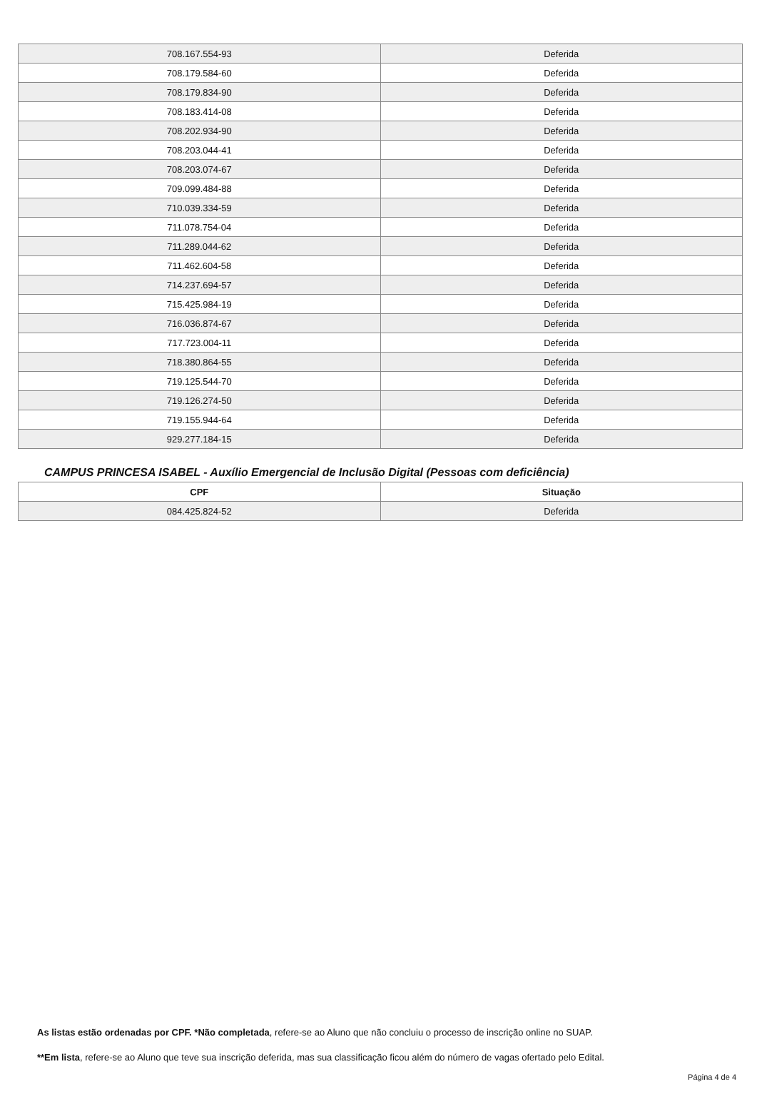| 708.167.554-93 | Deferida |
| 708.179.584-60 | Deferida |
| 708.179.834-90 | Deferida |
| 708.183.414-08 | Deferida |
| 708.202.934-90 | Deferida |
| 708.203.044-41 | Deferida |
| 708.203.074-67 | Deferida |
| 709.099.484-88 | Deferida |
| 710.039.334-59 | Deferida |
| 711.078.754-04 | Deferida |
| 711.289.044-62 | Deferida |
| 711.462.604-58 | Deferida |
| 714.237.694-57 | Deferida |
| 715.425.984-19 | Deferida |
| 716.036.874-67 | Deferida |
| 717.723.004-11 | Deferida |
| 718.380.864-55 | Deferida |
| 719.125.544-70 | Deferida |
| 719.126.274-50 | Deferida |
| 719.155.944-64 | Deferida |
| 929.277.184-15 | Deferida |
CAMPUS PRINCESA ISABEL - Auxílio Emergencial de Inclusão Digital (Pessoas com deficiência)
| CPF | Situação |
| --- | --- |
| 084.425.824-52 | Deferida |
As listas estão ordenadas por CPF. *Não completada, refere-se ao Aluno que não concluiu o processo de inscrição online no SUAP.
**Em lista, refere-se ao Aluno que teve sua inscrição deferida, mas sua classificação ficou além do número de vagas ofertado pelo Edital.
Página 4 de 4